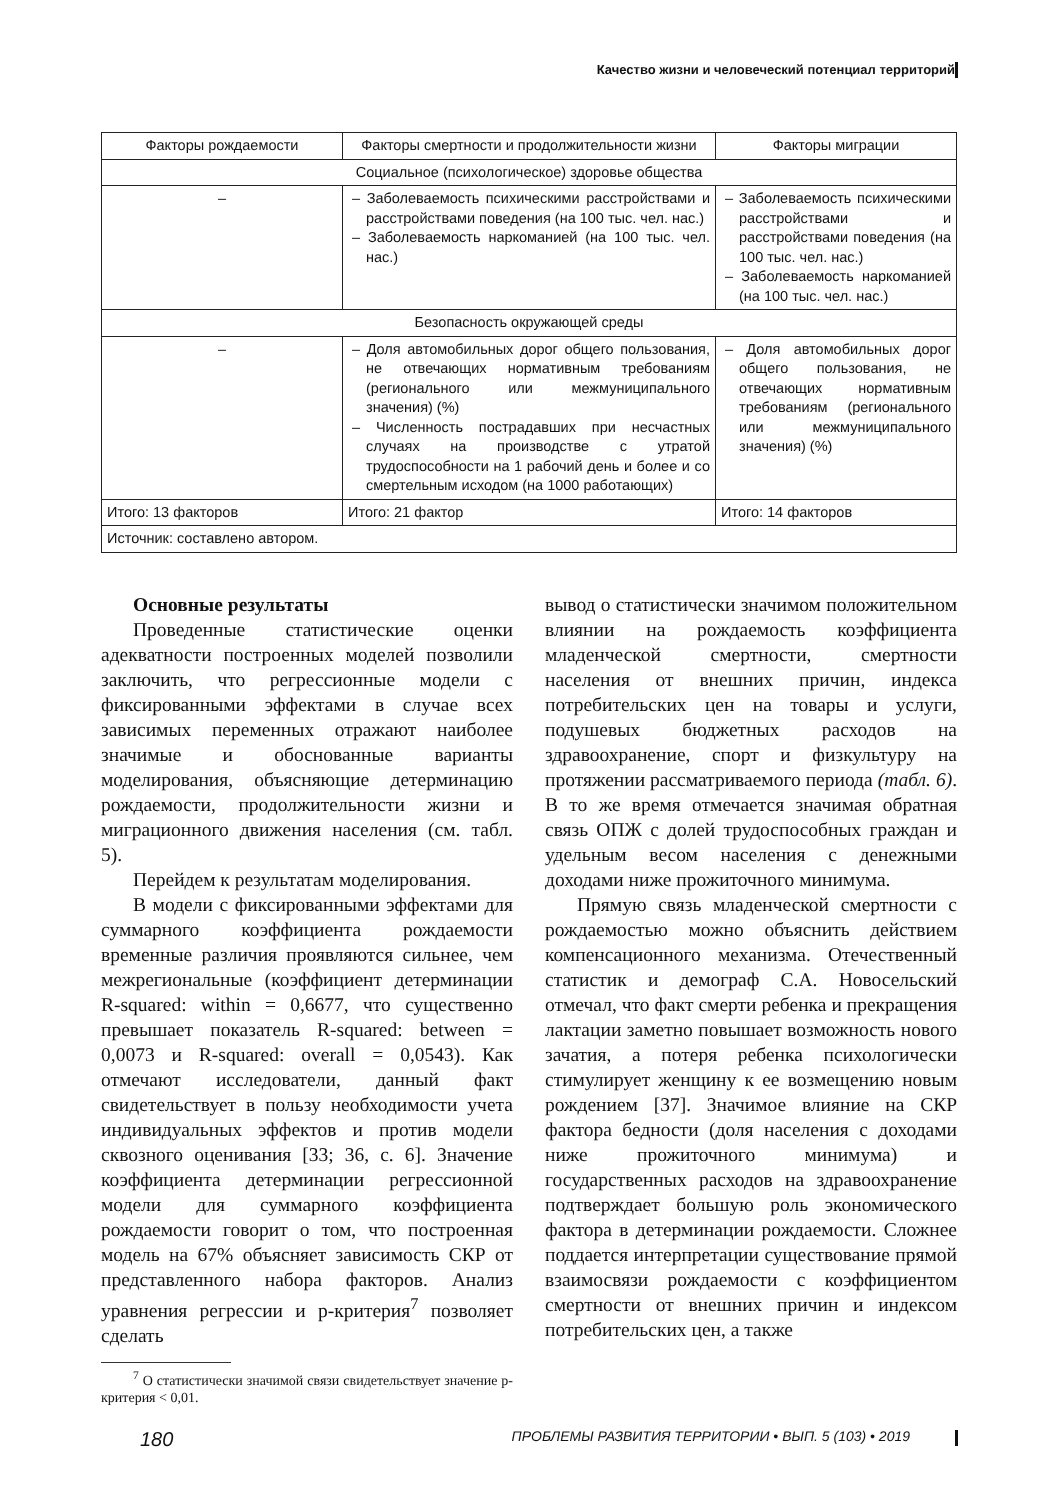Качество жизни и человеческий потенциал территорий
| Факторы рождаемости | Факторы смертности и продолжительности жизни | Факторы миграции |
| --- | --- | --- |
| Социальное (психологическое) здоровье общества | | |
| – | – Заболеваемость психическими расстройствами и расстройствами поведения (на 100 тыс. чел. нас.) – Заболеваемость наркоманией (на 100 тыс. чел. нас.) | – Заболеваемость психическими расстройствами и расстройствами поведения (на 100 тыс. чел. нас.) – Заболеваемость наркоманией (на 100 тыс. чел. нас.) |
| Безопасность окружающей среды | | |
| – | – Доля автомобильных дорог общего пользования, не отвечающих нормативным требованиям (регионального или межмуниципального значения) (%) – Численность пострадавших при несчастных случаях на производстве с утратой трудоспособности на 1 рабочий день и более и со смертельным исходом (на 1000 работающих) | – Доля автомобильных дорог общего пользования, не отвечающих нормативным требованиям (регионального или межмуниципального значения) (%) |
| Итого: 13 факторов | Итого: 21 фактор | Итого: 14 факторов |
| Источник: составлено автором. | | |
Основные результаты
Проведенные статистические оценки адекватности построенных моделей позволили заключить, что регрессионные модели с фиксированными эффектами в случае всех зависимых переменных отражают наиболее значимые и обоснованные варианты моделирования, объясняющие детерминацию рождаемости, продолжительности жизни и миграционного движения населения (см. табл. 5).
Перейдем к результатам моделирования.
В модели с фиксированными эффектами для суммарного коэффициента рождаемости временные различия проявляются сильнее, чем межрегиональные (коэффициент детерминации R-squared: within = 0,6677, что существенно превышает показатель R-squared: between = 0,0073 и R-squared: overall = 0,0543). Как отмечают исследователи, данный факт свидетельствует в пользу необходимости учета индивидуальных эффектов и против модели сквозного оценивания [33; 36, с. 6]. Значение коэффициента детерминации регрессионной модели для суммарного коэффициента рождаемости говорит о том, что построенная модель на 67% объясняет зависимость СКР от представленного набора факторов. Анализ уравнения регрессии и p-критерия<sup>7</sup> позволяет сделать
<sup>7</sup> О статистически значимой связи свидетельствует значение p-критерия < 0,01.
вывод о статистически значимом положительном влиянии на рождаемость коэффициента младенческой смертности, смертности населения от внешних причин, индекса потребительских цен на товары и услуги, подушевых бюджетных расходов на здравоохранение, спорт и физкультуру на протяжении рассматриваемого периода (табл. 6). В то же время отмечается значимая обратная связь ОПЖ с долей трудоспособных граждан и удельным весом населения с денежными доходами ниже прожиточного минимума.
Прямую связь младенческой смертности с рождаемостью можно объяснить действием компенсационного механизма. Отечественный статистик и демограф С.А. Новосельский отмечал, что факт смерти ребенка и прекращения лактации заметно повышает возможность нового зачатия, а потеря ребенка психологически стимулирует женщину к ее возмещению новым рождением [37]. Значимое влияние на СКР фактора бедности (доля населения с доходами ниже прожиточного минимума) и государственных расходов на здравоохранение подтверждает большую роль экономического фактора в детерминации рождаемости. Сложнее поддается интерпретации существование прямой взаимосвязи рождаемости с коэффициентом смертности от внешних причин и индексом потребительских цен, а также
180 ПРОБЛЕМЫ РАЗВИТИЯ ТЕРРИТОРИИ • ВЫП. 5 (103) • 2019